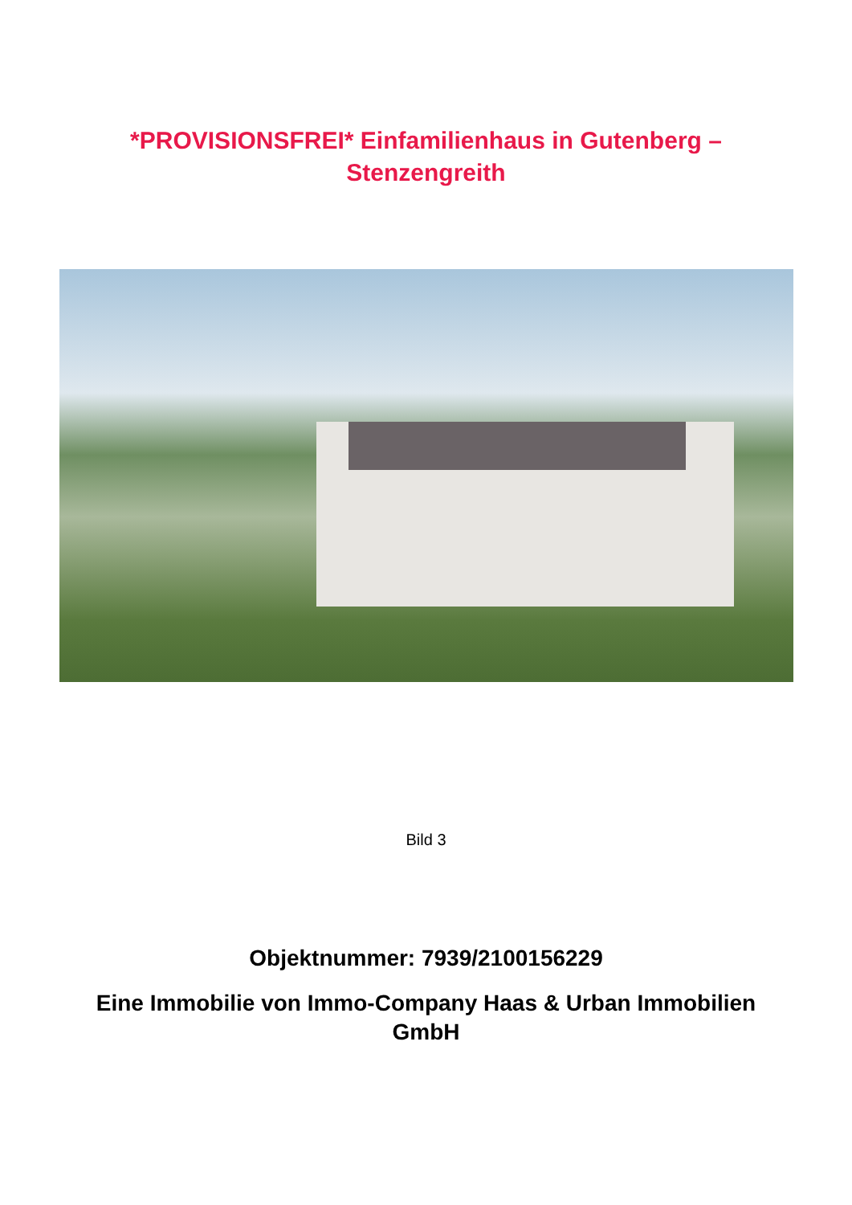*PROVISIONSFREI* Einfamilienhaus in Gutenberg –
Stenzengreith
Bild 3
Objektnummer: 7939/2100156229
Eine Immobilie von Immo-Company Haas & Urban Immobilien GmbH